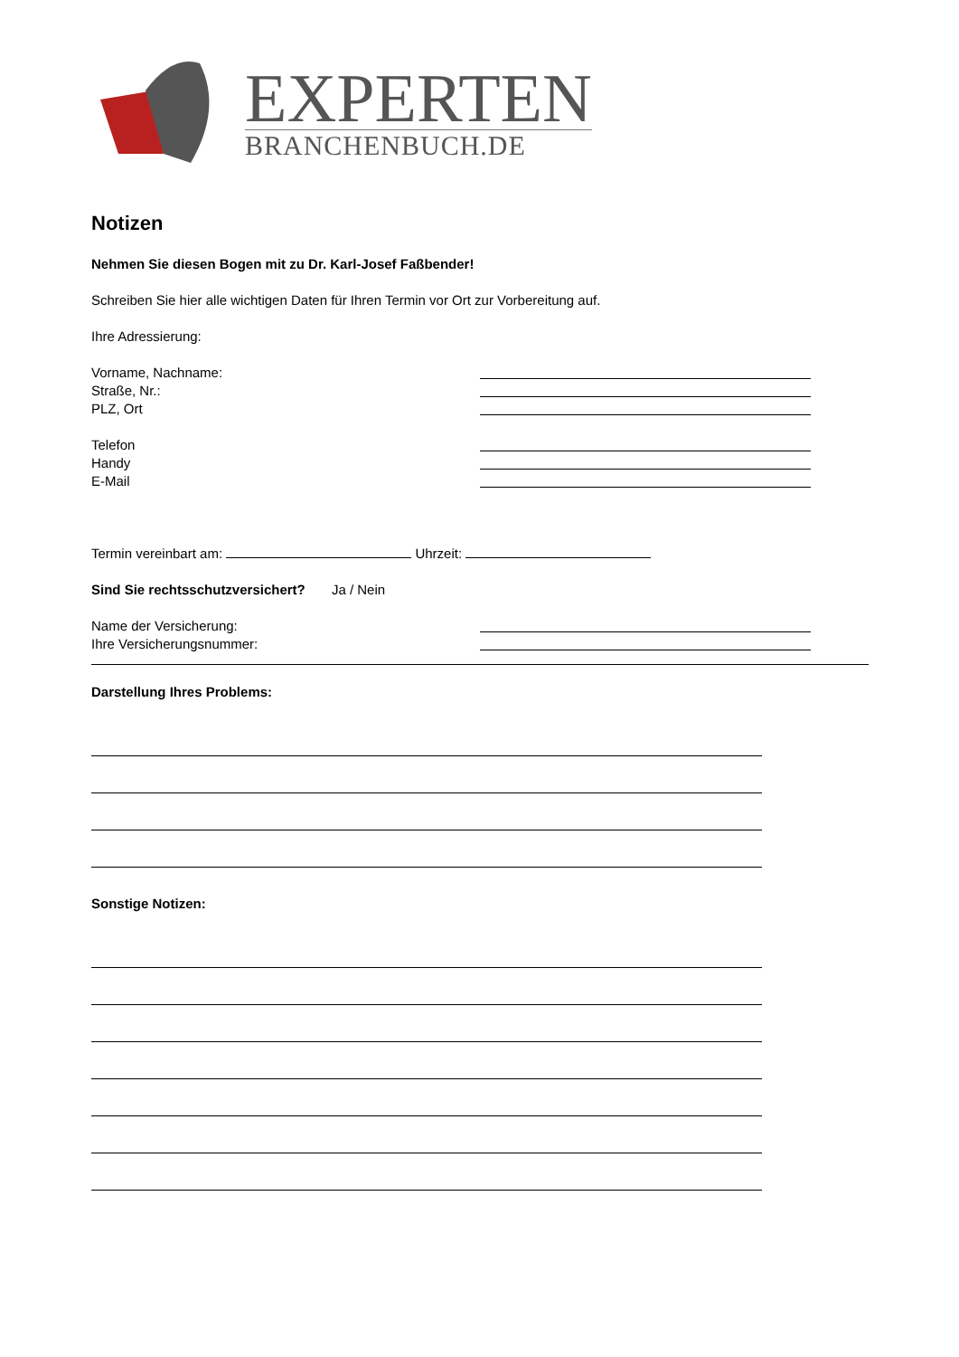EXPERTEN
BRANCHENBUCH.DE
Notizen
Nehmen Sie diesen Bogen mit zu Dr. Karl-Josef Faßbender!
Schreiben Sie hier alle wichtigen Daten für Ihren Termin vor Ort zur Vorbereitung auf.
Ihre Adressierung:
Vorname, Nachname:
Straße, Nr.:
PLZ, Ort
Telefon
Handy
E-Mail
Termin vereinbart am: Uhrzeit:
Sind Sie rechtsschutzversichert? Ja / Nein
Name der Versicherung:
Ihre Versicherungsnummer:
Darstellung Ihres Problems:
Sonstige Notizen: